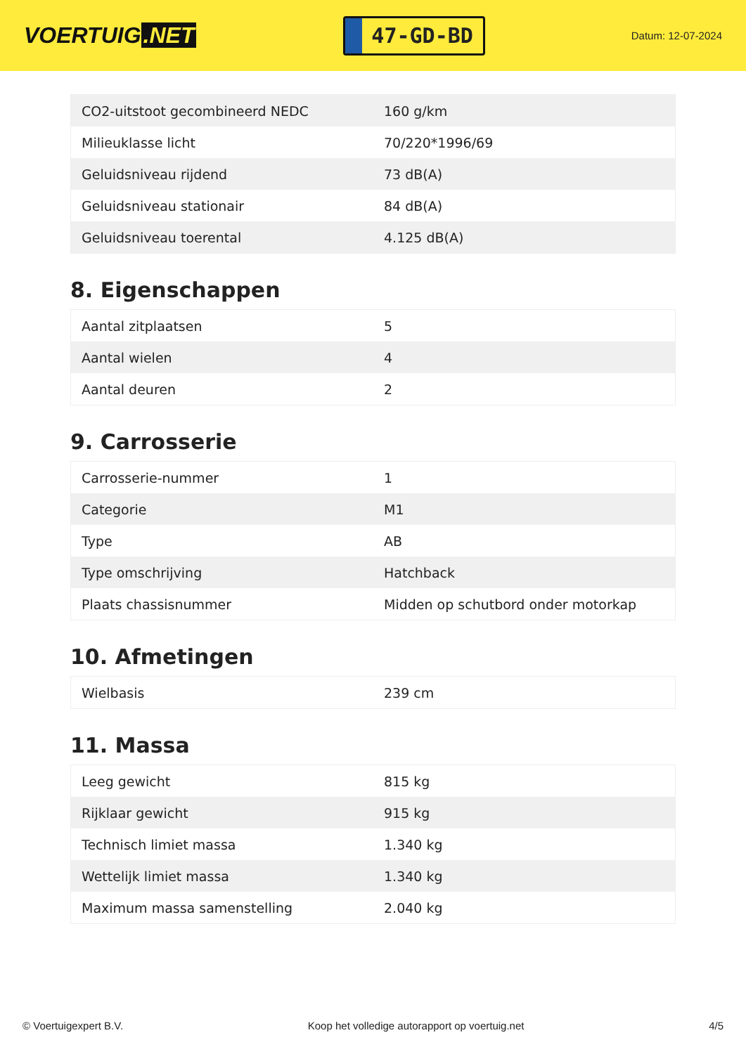VOERTUIG.NET
47-GD-BD
Datum: 12-07-2024
| CO2-uitstoot gecombineerd NEDC | 160 g/km |
| Milieuklasse licht | 70/220*1996/69 |
| Geluidsniveau rijdend | 73 dB(A) |
| Geluidsniveau stationair | 84 dB(A) |
| Geluidsniveau toerental | 4.125 dB(A) |
8. Eigenschappen
| Aantal zitplaatsen | 5 |
| Aantal wielen | 4 |
| Aantal deuren | 2 |
9. Carrosserie
| Carrosserie-nummer | 1 |
| Categorie | M1 |
| Type | AB |
| Type omschrijving | Hatchback |
| Plaats chassisnummer | Midden op schutbord onder motorkap |
10. Afmetingen
| Wielbasis | 239 cm |
11. Massa
| Leeg gewicht | 815 kg |
| Rijklaar gewicht | 915 kg |
| Technisch limiet massa | 1.340 kg |
| Wettelijk limiet massa | 1.340 kg |
| Maximum massa samenstelling | 2.040 kg |
© Voertuigexpert B.V. Koop het volledige autorapport op voertuig.net 4/5